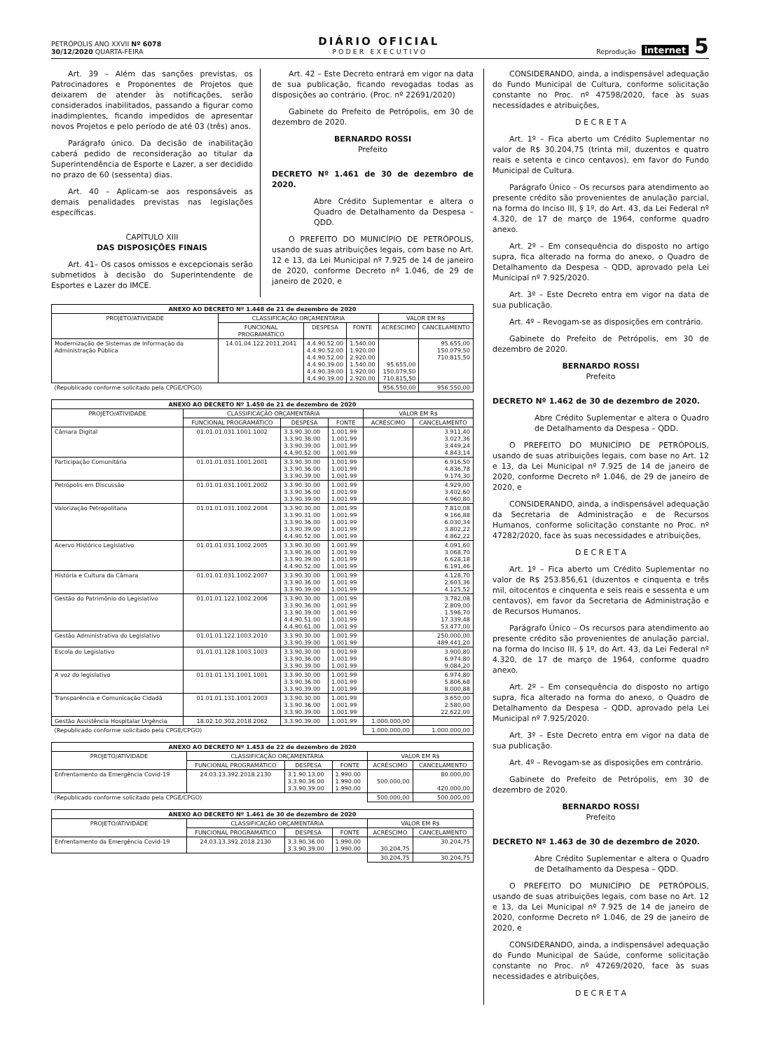PETRÓPOLIS ANO XXVII Nº 6078
30/12/2020 QUARTA-FEIRA
DIÁRIO OFICIAL
P O D E R E X E C U T I V O
Reprodução internet 5
Art. 39 – Além das sanções previstas, os Patrocinadores e Proponentes de Projetos que deixarem de atender às notificações, serão considerados inabilitados, passando a figurar como inadimplentes, ficando impedidos de apresentar novos Projetos e pelo período de até 03 (três) anos.
Parágrafo único. Da decisão de inabilitação caberá pedido de reconsideração ao titular da Superintendência de Esporte e Lazer, a ser decidido no prazo de 60 (sessenta) dias.
Art. 40 – Aplicam-se aos responsáveis as demais penalidades previstas nas legislações específicas.
CAPÍTULO XIII
DAS DISPOSIÇÕES FINAIS
Art. 41– Os casos omissos e excepcionais serão submetidos à decisão do Superintendente de Esportes e Lazer do IMCE.
Art. 42 – Este Decreto entrará em vigor na data de sua publicação, ficando revogadas todas as disposições ao contrário. (Proc. nº 22691/2020)
Gabinete do Prefeito de Petrópolis, em 30 de dezembro de 2020.
BERNARDO ROSSI
Prefeito
DECRETO Nº 1.461 de 30 de dezembro de 2020.
Abre Crédito Suplementar e altera o Quadro de Detalhamento da Despesa – QDD.
O PREFEITO DO MUNICÍPIO DE PETRÓPOLIS, usando de suas atribuições legais, com base no Art. 12 e 13, da Lei Municipal nº 7.925 de 14 de janeiro de 2020, conforme Decreto nº 1.046, de 29 de janeiro de 2020, e
| ANEXO AO DECRETO Nº 1.448 de 21 de dezembro de 2020 | | | | | |
| --- | --- | --- | --- | --- | --- |
| PROJETO/ATIVIDADE | CLASSIFICAÇÃO ORÇAMENTÁRIA | | | VALOR EM R$ | |
| | FUNCIONAL PROGRAMÁTICO | DESPESA | FONTE | ACRÉSCIMO | CANCELAMENTO |
| Modernização de Sistemas de Informação da Administração Pública | 14.01.04.122.2011.2041 | 4.4.90.52.00 4.4.90.52.00 4.4.90.52.00 4.4.90.39.00 4.4.90.39.00 4.4.90.39.00 | 1.540.00 1.920.00 2.920.00 1.540.00 1.920.00 2.920.00 | 95.655,00 150.079,50 710.815,50 | 95.655,00 150.079,50 710.815,50 |
| (Republicado conforme solicitado pela CPGE/CPGO) | | | | 956.550,00 | 956.550,00 |
| ANEXO AO DECRETO Nº 1.450 de 21 de dezembro de 2020 | | | | | |
| --- | --- | --- | --- | --- | --- |
| PROJETO/ATIVIDADE | CLASSIFICAÇÃO ORÇAMENTÁRIA | | | VALOR EM R$ | |
| | FUNCIONAL PROGRAMÁTICO | DESPESA | FONTE | ACRÉSCIMO | CANCELAMENTO |
| Câmara Digital | 01.01.01.031.1001.1002 | 3.3.90.30.00 3.3.90.36.00 3.3.90.39.00 4.4.90.52.00 | 1.001.99 1.001.99 1.001.99 1.001.99 | | 3.911,40 3.027,36 3.449,24 4.843,14 |
| Participação Comunitária | 01.01.01.031.1001.2001 | 3.3.90.30.00 3.3.90.36.00 3.3.90.39.00 | 1.001.99 1.001.99 1.001.99 | | 6.916,50 4.836,78 9.174,30 |
| Petrópolis em Discussão | 01.01.01.031.1001.2002 | 3.3.90.30.00 3.3.90.36.00 3.3.90.39.00 | 1.001.99 1.001.99 1.001.99 | | 4.929,00 3.402,60 4.960,80 |
| Valorização Petropolitana | 01.01.01.031.1002.2004 | 3.3.90.30.00 3.3.90.31.00 3.3.90.36.00 3.3.90.39.00 4.4.90.52.00 | 1.001.99 1.001.99 1.001.99 1.001.99 1.001.99 | | 7.810,08 9.166,88 6.030,34 3.802,22 4.862,22 |
| Acervo Histórico Legislativo | 01.01.01.031.1002.2005 | 3.3.90.30.00 3.3.90.36.00 3.3.90.39.00 4.4.90.52.00 | 1.001.99 1.001.99 1.001.99 1.001.99 | | 4.091,60 3.068,70 6.628,18 6.191,46 |
| História e Cultura da Câmara | 01.01.01.031.1002.2007 | 3.3.90.30.00 3.3.90.36.00 3.3.90.39.00 | 1.001.99 1.001.99 1.001.99 | | 4.128,70 2.603,36 4.125,52 |
| Gestão do Patrimônio do Legislativo | 01.01.01.122.1002.2006 | 3.3.90.30.00 3.3.90.36.00 3.3.90.39.00 4.4.90.51.00 4.4.90.61.00 | 1.001.99 1.001.99 1.001.99 1.001.99 1.001.99 | | 3.782,08 2.809,00 1.596,70 17.339,48 53.477,00 |
| Gestão Administrativa do Legislativo | 01.01.01.122.1003.2010 | 3.3.90.30.00 3.3.90.39.00 | 1.001.99 1.001.99 | | 250.000,00 489.441,20 |
| Escola do Legislativo | 01.01.01.128.1003.1003 | 3.3.90.30.00 3.3.90.36.00 3.3.90.39.00 | 1.001.99 1.001.99 1.001.99 | | 3.900,80 6.974,80 9.084,20 |
| A voz do legislativo | 01.01.01.131.1001.1001 | 3.3.90.30.00 3.3.90.36.00 3.3.90.39.00 | 1.001.99 1.001.99 1.001.99 | | 6.974,80 5.806,68 8.000,88 |
| Transparência e Comunicação Cidadã | 01.01.01.131.1001.2003 | 3.3.90.30.00 3.3.90.36.00 3.3.90.39.00 | 1.001.99 1.001.99 1.001.99 | | 3.650,00 2.580,00 22.622,00 |
| Gestão Assistência Hospitalar Urgência | 18.02.10.302.2018.2062 | 3.3.90.39.00 | 1.001.99 | 1.000.000,00 | |
| (Republicado conforme solicitado pela CPGE/CPGO) | | | | 1.000.000,00 | 1.000.000,00 |
| ANEXO AO DECRETO Nº 1.453 de 22 de dezembro de 2020 | | | | | |
| --- | --- | --- | --- | --- | --- |
| PROJETO/ATIVIDADE | CLASSIFICAÇÃO ORÇAMENTÁRIA | | | VALOR EM R$ | |
| | FUNCIONAL PROGRAMÁTICO | DESPESA | FONTE | ACRÉSCIMO | CANCELAMENTO |
| Enfrentamento da Emergência Covid-19 | 24.03.13.392.2018.2130 | 3.1.90.13.00 3.3.90.36.00 3.3.90.39.00 | 1.990.00 1.990.00 1.990.00 | 500.000,00 | 80.000,00 420.000,00 |
| (Republicado conforme solicitado pela CPGE/CPGO) | | | | 500.000,00 | 500.000,00 |
| ANEXO AO DECRETO Nº 1.461 de 30 de dezembro de 2020 | | | | | |
| --- | --- | --- | --- | --- | --- |
| PROJETO/ATIVIDADE | CLASSIFICAÇÃO ORÇAMENTÁRIA | | | VALOR EM R$ | |
| | FUNCIONAL PROGRAMÁTICO | DESPESA | FONTE | ACRÉSCIMO | CANCELAMENTO |
| Enfrentamento da Emergência Covid-19 | 24.03.13.392.2018.2130 | 3.3.90.36.00 3.3.90.39.00 | 1.990.00 1.990.00 | 30.204,75 | 30.204,75 |
| | | | | 30.204,75 | 30.204,75 |
CONSIDERANDO, ainda, a indispensável adequação do Fundo Municipal de Cultura, conforme solicitação constante no Proc. nº 47598/2020, face às suas necessidades e atribuições,
D E C R E T A
Art. 1º – Fica aberto um Crédito Suplementar no valor de R$ 30.204,75 (trinta mil, duzentos e quatro reais e setenta e cinco centavos), em favor do Fundo Municipal de Cultura.
Parágrafo Único – Os recursos para atendimento ao presente crédito são provenientes de anulação parcial, na forma do Inciso III, § 1º, do Art. 43, da Lei Federal nº 4.320, de 17 de março de 1964, conforme quadro anexo.
Art. 2º – Em consequência do disposto no artigo supra, fica alterado na forma do anexo, o Quadro de Detalhamento da Despesa – QDD, aprovado pela Lei Municipal nº 7.925/2020.
Art. 3º – Este Decreto entra em vigor na data de sua publicação.
Art. 4º – Revogam-se as disposições em contrário.
Gabinete do Prefeito de Petrópolis, em 30 de dezembro de 2020.
BERNARDO ROSSI
Prefeito
DECRETO Nº 1.462 de 30 de dezembro de 2020.
Abre Crédito Suplementar e altera o Quadro de Detalhamento da Despesa – QDD.
O PREFEITO DO MUNICÍPIO DE PETRÓPOLIS, usando de suas atribuições legais, com base no Art. 12 e 13, da Lei Municipal nº 7.925 de 14 de janeiro de 2020, conforme Decreto nº 1.046, de 29 de janeiro de 2020, e
CONSIDERANDO, ainda, a indispensável adequação da Secretaria de Administração e de Recursos Humanos, conforme solicitação constante no Proc. nº 47282/2020, face às suas necessidades e atribuições,
D E C R E T A
Art. 1º – Fica aberto um Crédito Suplementar no valor de R$ 253.856,61 (duzentos e cinquenta e três mil, oitocentos e cinquenta e seis reais e sessenta e um centavos), em favor da Secretaria de Administração e de Recursos Humanos.
Parágrafo Único – Os recursos para atendimento ao presente crédito são provenientes de anulação parcial, na forma do Inciso III, § 1º, do Art. 43, da Lei Federal nº 4.320, de 17 de março de 1964, conforme quadro anexo.
Art. 2º – Em consequência do disposto no artigo supra, fica alterado na forma do anexo, o Quadro de Detalhamento da Despesa – QDD, aprovado pela Lei Municipal nº 7.925/2020.
Art. 3º – Este Decreto entra em vigor na data de sua publicação.
Art. 4º – Revogam-se as disposições em contrário.
Gabinete do Prefeito de Petrópolis, em 30 de dezembro de 2020.
BERNARDO ROSSI
Prefeito
DECRETO Nº 1.463 de 30 de dezembro de 2020.
Abre Crédito Suplementar e altera o Quadro de Detalhamento da Despesa – QDD.
O PREFEITO DO MUNICÍPIO DE PETRÓPOLIS, usando de suas atribuições legais, com base no Art. 12 e 13, da Lei Municipal nº 7.925 de 14 de janeiro de 2020, conforme Decreto nº 1.046, de 29 de janeiro de 2020, e
CONSIDERANDO, ainda, a indispensável adequação do Fundo Municipal de Saúde, conforme solicitação constante no Proc. nº 47269/2020, face às suas necessidades e atribuições,
D E C R E T A